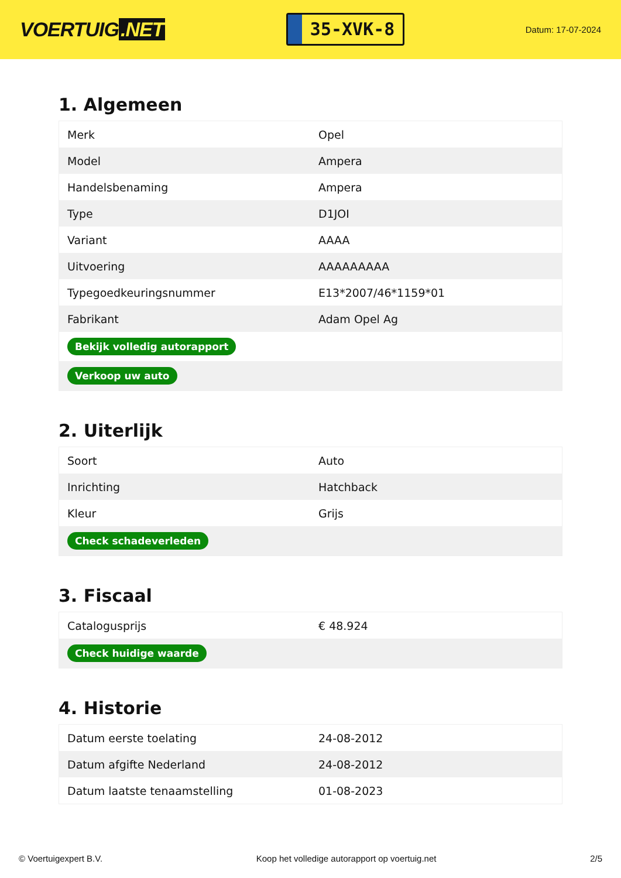VOERTUIG.NET
35-XVK-8
Datum: 17-07-2024
1. Algemeen
| Merk | Opel |
| Model | Ampera |
| Handelsbenaming | Ampera |
| Type | D1JOI |
| Variant | AAAA |
| Uitvoering | AAAAAAAAA |
| Typegoedkeuringsnummer | E13*2007/46*1159*01 |
| Fabrikant | Adam Opel Ag |
| Bekijk volledig autorapport | |
| Verkoop uw auto | |
2. Uiterlijk
| Soort | Auto |
| Inrichting | Hatchback |
| Kleur | Grijs |
| Check schadeverleden | |
3. Fiscaal
| Catalogusprijs | € 48.924 |
| Check huidige waarde | |
4. Historie
| Datum eerste toelating | 24-08-2012 |
| Datum afgifte Nederland | 24-08-2012 |
| Datum laatste tenaamstelling | 01-08-2023 |
© Voertuigexpert B.V. Koop het volledige autorapport op voertuig.net 2/5